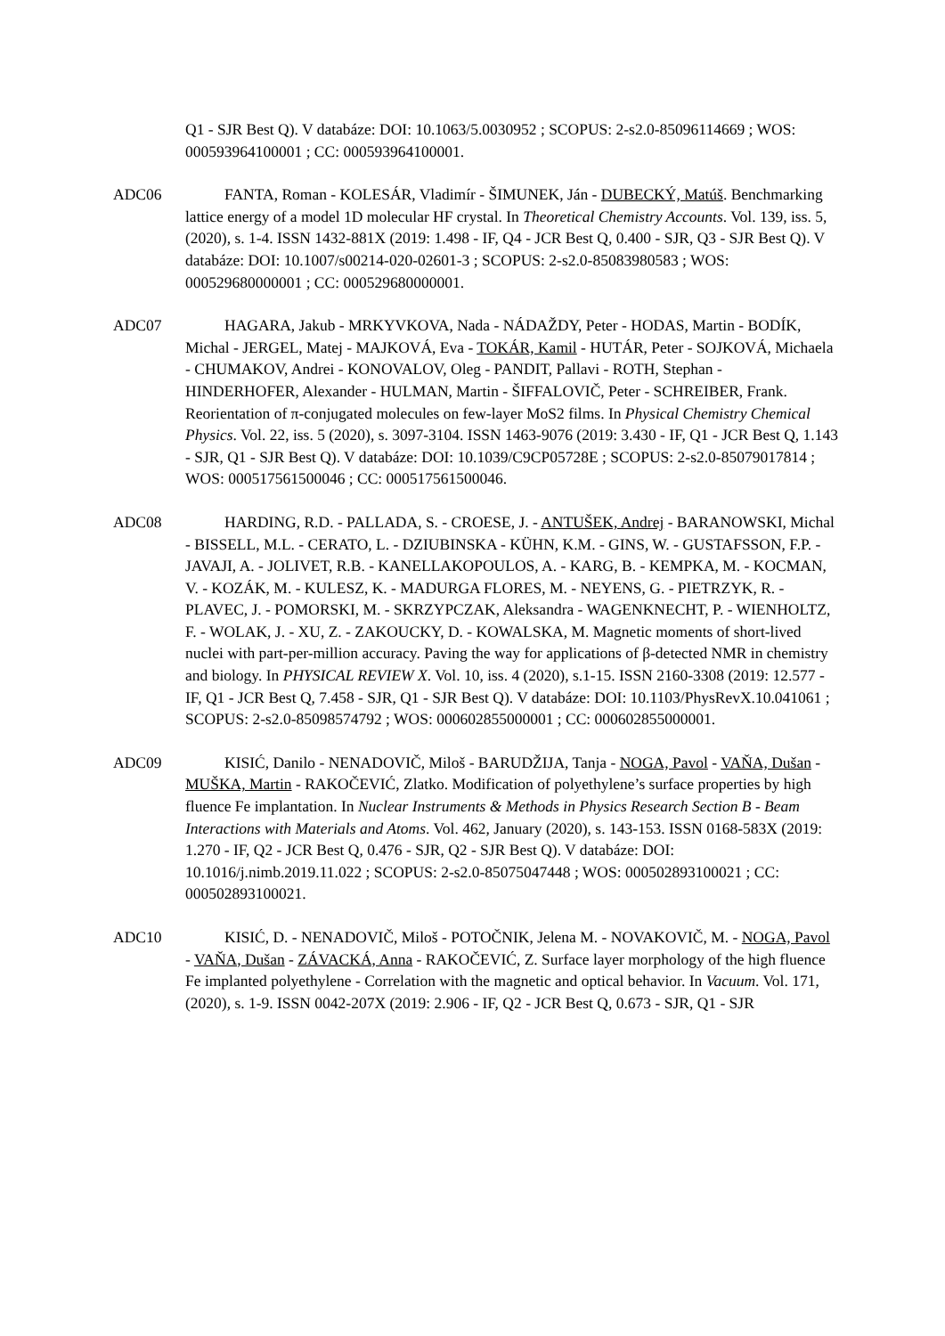Q1 - SJR Best Q). V databáze: DOI: 10.1063/5.0030952 ; SCOPUS: 2-s2.0-85096114669 ; WOS: 000593964100001 ; CC: 000593964100001.
ADC06 FANTA, Roman - KOLESÁR, Vladimír - ŠIMUNEK, Ján - DUBECKÝ, Matúš. Benchmarking lattice energy of a model 1D molecular HF crystal. In Theoretical Chemistry Accounts. Vol. 139, iss. 5, (2020), s. 1-4. ISSN 1432-881X (2019: 1.498 - IF, Q4 - JCR Best Q, 0.400 - SJR, Q3 - SJR Best Q). V databáze: DOI: 10.1007/s00214-020-02601-3 ; SCOPUS: 2-s2.0-85083980583 ; WOS: 000529680000001 ; CC: 000529680000001.
ADC07 HAGARA, Jakub - MRKYVKOVA, Nada - NÁDAŽDY, Peter - HODAS, Martin - BODÍK, Michal - JERGEL, Matej - MAJKOVÁ, Eva - TOKÁR, Kamil - HUTÁR, Peter - SOJKOVÁ, Michaela - CHUMAKOV, Andrei - KONOVALOV, Oleg - PANDIT, Pallavi - ROTH, Stephan - HINDERHOFER, Alexander - HULMAN, Martin - ŠIFFALOVIČ, Peter - SCHREIBER, Frank. Reorientation of π-conjugated molecules on few-layer MoS2 films. In Physical Chemistry Chemical Physics. Vol. 22, iss. 5 (2020), s. 3097-3104. ISSN 1463-9076 (2019: 3.430 - IF, Q1 - JCR Best Q, 1.143 - SJR, Q1 - SJR Best Q). V databáze: DOI: 10.1039/C9CP05728E ; SCOPUS: 2-s2.0-85079017814 ; WOS: 000517561500046 ; CC: 000517561500046.
ADC08 HARDING, R.D. - PALLADA, S. - CROESE, J. - ANTUŠEK, Andrej - BARANOWSKI, Michal - BISSELL, M.L. - CERATO, L. - DZIUBINSKA - KÜHN, K.M. - GINS, W. - GUSTAFSSON, F.P. - JAVAJI, A. - JOLIVET, R.B. - KANELLAKOPOULOS, A. - KARG, B. - KEMPKA, M. - KOCMAN, V. - KOZÁK, M. - KULESZ, K. - MADURGA FLORES, M. - NEYENS, G. - PIETRZYK, R. - PLAVEC, J. - POMORSKI, M. - SKRZYPCZAK, Aleksandra - WAGENKNECHT, P. - WIENHOLTZ, F. - WOLAK, J. - XU, Z. - ZAKOUCKY, D. - KOWALSKA, M. Magnetic moments of short-lived nuclei with part-per-million accuracy. Paving the way for applications of β-detected NMR in chemistry and biology. In PHYSICAL REVIEW X. Vol. 10, iss. 4 (2020), s.1-15. ISSN 2160-3308 (2019: 12.577 - IF, Q1 - JCR Best Q, 7.458 - SJR, Q1 - SJR Best Q). V databáze: DOI: 10.1103/PhysRevX.10.041061 ; SCOPUS: 2-s2.0-85098574792 ; WOS: 000602855000001 ; CC: 000602855000001.
ADC09 KISIĆ, Danilo - NENADOVIČ, Miloš - BARUDŽIJA, Tanja - NOGA, Pavol - VAŇA, Dušan - MUŠKA, Martin - RAKOČEVIĆ, Zlatko. Modification of polyethylene’s surface properties by high fluence Fe implantation. In Nuclear Instruments & Methods in Physics Research Section B - Beam Interactions with Materials and Atoms. Vol. 462, January (2020), s. 143-153. ISSN 0168-583X (2019: 1.270 - IF, Q2 - JCR Best Q, 0.476 - SJR, Q2 - SJR Best Q). V databáze: DOI: 10.1016/j.nimb.2019.11.022 ; SCOPUS: 2-s2.0-85075047448 ; WOS: 000502893100021 ; CC: 000502893100021.
ADC10 KISIĆ, D. - NENADOVIČ, Miloš - POTOČNIK, Jelena M. - NOVAKOVIČ, M. - NOGA, Pavol - VAŇA, Dušan - ZÁVACKÁ, Anna - RAKOČEVIĆ, Z. Surface layer morphology of the high fluence Fe implanted polyethylene - Correlation with the magnetic and optical behavior. In Vacuum. Vol. 171, (2020), s. 1-9. ISSN 0042-207X (2019: 2.906 - IF, Q2 - JCR Best Q, 0.673 - SJR, Q1 - SJR